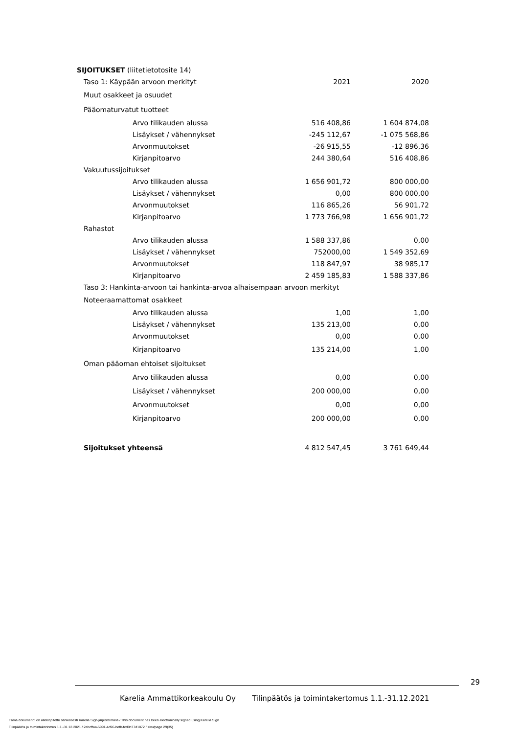SIJOITUKSET (liitetietotosite 14)
| Taso 1: Käypään arvoon merkityt | 2021 | 2020 |
| Muut osakkeet ja osuudet | | |
| Pääomaturvatut tuotteet | | |
| Arvo tilikauden alussa | 516 408,86 | 1 604 874,08 |
| Lisäykset / vähennykset | -245 112,67 | -1 075 568,86 |
| Arvonmuutokset | -26 915,55 | -12 896,36 |
| Kirjanpitoarvo | 244 380,64 | 516 408,86 |
| Vakuutussijoitukset | | |
| Arvo tilikauden alussa | 1 656 901,72 | 800 000,00 |
| Lisäykset / vähennykset | 0,00 | 800 000,00 |
| Arvonmuutokset | 116 865,26 | 56 901,72 |
| Kirjanpitoarvo | 1 773 766,98 | 1 656 901,72 |
| Rahastot | | |
| Arvo tilikauden alussa | 1 588 337,86 | 0,00 |
| Lisäykset / vähennykset | 752000,00 | 1 549 352,69 |
| Arvonmuutokset | 118 847,97 | 38 985,17 |
| Kirjanpitoarvo | 2 459 185,83 | 1 588 337,86 |
| Taso 3: Hankinta-arvoon tai hankinta-arvoa alhaisempaan arvoon merkityt | | |
| Noteeraamattomat osakkeet | | |
| Arvo tilikauden alussa | 1,00 | 1,00 |
| Lisäykset / vähennykset | 135 213,00 | 0,00 |
| Arvonmuutokset | 0,00 | 0,00 |
| Kirjanpitoarvo | 135 214,00 | 1,00 |
| Oman pääoman ehtoiset sijoitukset | | |
| Arvo tilikauden alussa | 0,00 | 0,00 |
| Lisäykset / vähennykset | 200 000,00 | 0,00 |
| Arvonmuutokset | 0,00 | 0,00 |
| Kirjanpitoarvo | 200 000,00 | 0,00 |
| Sijoitukset yhteensä | 4 812 547,45 | 3 761 649,44 |
29
Karelia Ammattikorkeakoulu Oy Tilinpäätös ja toimintakertomus 1.1.-31.12.2021
Tämä dokumentti on allekirjoitettu sähköisesti Karelia Sign-järjestelmällä / This document has been electronically signed using Karelia Sign
Tilinpäätös ja toimintakertomus 1.1.-31.12.2021 / 2ebcffaa-5991-4d96-befb-fcd9c37d1872 / sivu/page 29(35)